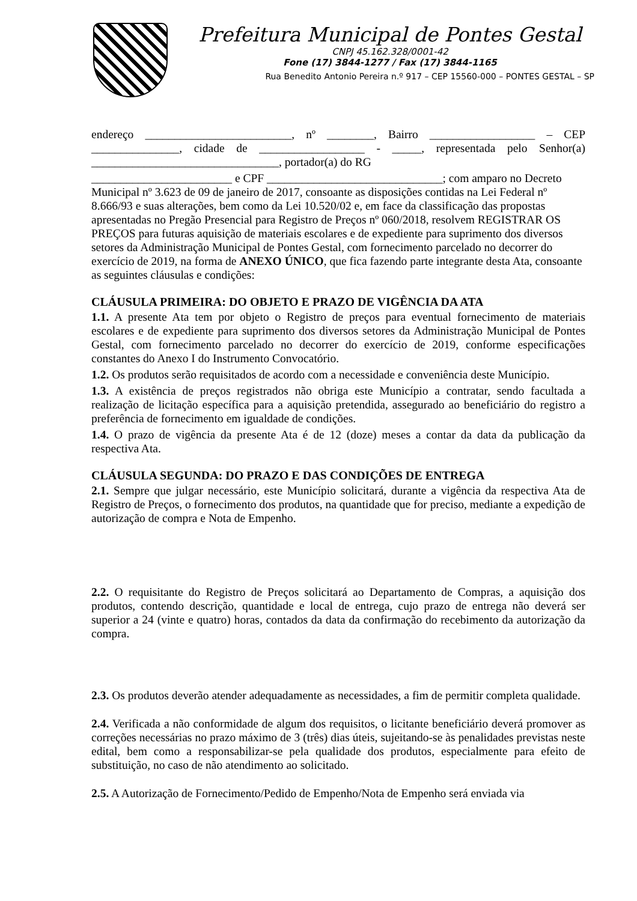Prefeitura Municipal de Pontes Gestal
CNPJ 45.162.328/0001-42
Fone (17) 3844-1277 / Fax (17) 3844-1165
Rua Benedito Antonio Pereira n.º 917 – CEP 15560-000 – PONTES GESTAL – SP
endereço _________________________, nº ________, Bairro __________________ – CEP _______________, cidade de __________________ - _____, representada pelo Senhor(a) ________________________________, portador(a) do RG
________________________ e CPF ______________________________; com amparo no Decreto Municipal nº 3.623 de 09 de janeiro de 2017, consoante as disposições contidas na Lei Federal nº 8.666/93 e suas alterações, bem como da Lei 10.520/02 e, em face da classificação das propostas apresentadas no Pregão Presencial para Registro de Preços nº 060/2018, resolvem REGISTRAR OS PREÇOS para futuras aquisição de materiais escolares e de expediente para suprimento dos diversos setores da Administração Municipal de Pontes Gestal, com fornecimento parcelado no decorrer do exercício de 2019, na forma de ANEXO ÚNICO, que fica fazendo parte integrante desta Ata, consoante as seguintes cláusulas e condições:
CLÁUSULA PRIMEIRA: DO OBJETO E PRAZO DE VIGÊNCIA DA ATA
1.1. A presente Ata tem por objeto o Registro de preços para eventual fornecimento de materiais escolares e de expediente para suprimento dos diversos setores da Administração Municipal de Pontes Gestal, com fornecimento parcelado no decorrer do exercício de 2019, conforme especificações constantes do Anexo I do Instrumento Convocatório.
1.2. Os produtos serão requisitados de acordo com a necessidade e conveniência deste Município.
1.3. A existência de preços registrados não obriga este Município a contratar, sendo facultada a realização de licitação específica para a aquisição pretendida, assegurado ao beneficiário do registro a preferência de fornecimento em igualdade de condições.
1.4. O prazo de vigência da presente Ata é de 12 (doze) meses a contar da data da publicação da respectiva Ata.
CLÁUSULA SEGUNDA: DO PRAZO E DAS CONDIÇÕES DE ENTREGA
2.1. Sempre que julgar necessário, este Município solicitará, durante a vigência da respectiva Ata de Registro de Preços, o fornecimento dos produtos, na quantidade que for preciso, mediante a expedição de autorização de compra e Nota de Empenho.
2.2. O requisitante do Registro de Preços solicitará ao Departamento de Compras, a aquisição dos produtos, contendo descrição, quantidade e local de entrega, cujo prazo de entrega não deverá ser superior a 24 (vinte e quatro) horas, contados da data da confirmação do recebimento da autorização da compra.
2.3. Os produtos deverão atender adequadamente as necessidades, a fim de permitir completa qualidade.
2.4. Verificada a não conformidade de algum dos requisitos, o licitante beneficiário deverá promover as correções necessárias no prazo máximo de 3 (três) dias úteis, sujeitando-se às penalidades previstas neste edital, bem como a responsabilizar-se pela qualidade dos produtos, especialmente para efeito de substituição, no caso de não atendimento ao solicitado.
2.5. A Autorização de Fornecimento/Pedido de Empenho/Nota de Empenho será enviada via